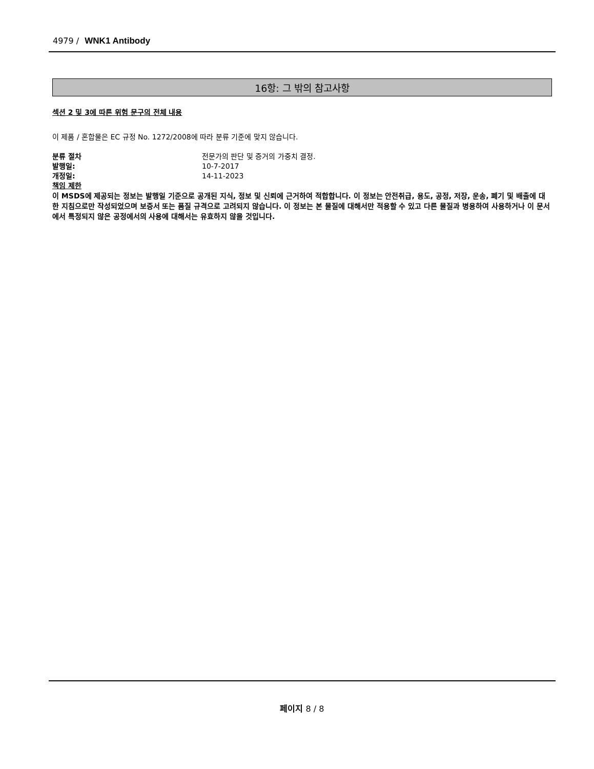4979 / WNK1 Antibody
16항: 그 밖의 참고사항
섹션 2 및 3에 따른 위험 문구의 전체 내용
이 제품 / 혼합물은 EC 규정 No. 1272/2008에 따라 분류 기준에 맞지 않습니다.
분류 절차 전문가의 판단 및 증거의 가중치 결정.
발행일: 10-7-2017
개정일: 14-11-2023
책임 제한
이 MSDS에 제공되는 정보는 발행일 기준으로 공개된 지식, 정보 및 신뢰에 근거하여 적합합니다. 이 정보는 안전취급, 용도, 공정, 저장, 운송, 폐기 및 배출에 대한 지침으로만 작성되었으며 보증서 또는 품질 규격으로 고려되지 않습니다. 이 정보는 본 물질에 대해서만 적용할 수 있고 다른 물질과 병용하여 사용하거나 이 문서에서 특정되지 않은 공정에서의 사용에 대해서는 유효하지 않을 것입니다.
페이지 8 / 8